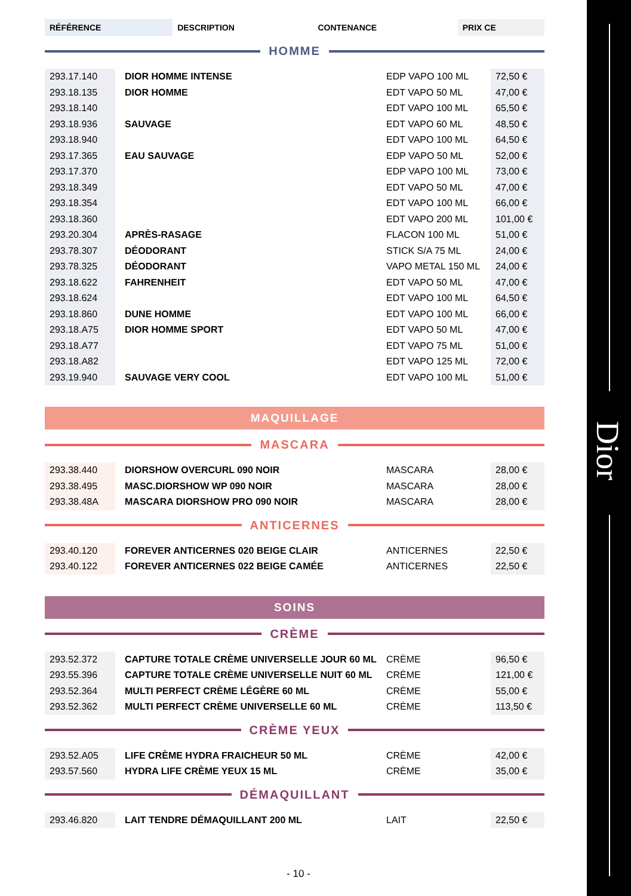Dior
| RÉFÉRENCE | DESCRIPTION | CONTENANCE | PRIX CE |
| --- | --- | --- | --- |
HOMME
| 293.17.140 | DIOR HOMME INTENSE | EDP VAPO 100 ML | 72,50 € |
| 293.18.135 | DIOR HOMME | EDT VAPO 50 ML | 47,00 € |
| 293.18.140 | | EDT VAPO 100 ML | 65,50 € |
| 293.18.936 | SAUVAGE | EDT VAPO 60 ML | 48,50 € |
| 293.18.940 | | EDT VAPO 100 ML | 64,50 € |
| 293.17.365 | EAU SAUVAGE | EDP VAPO 50 ML | 52,00 € |
| 293.17.370 | | EDP VAPO 100 ML | 73,00 € |
| 293.18.349 | | EDT VAPO 50 ML | 47,00 € |
| 293.18.354 | | EDT VAPO 100 ML | 66,00 € |
| 293.18.360 | | EDT VAPO 200 ML | 101,00 € |
| 293.20.304 | APRÈS-RASAGE | FLACON 100 ML | 51,00 € |
| 293.78.307 | DÉODORANT | STICK S/A 75 ML | 24,00 € |
| 293.78.325 | DÉODORANT | VAPO METAL 150 ML | 24,00 € |
| 293.18.622 | FAHRENHEIT | EDT VAPO 50 ML | 47,00 € |
| 293.18.624 | | EDT VAPO 100 ML | 64,50 € |
| 293.18.860 | DUNE HOMME | EDT VAPO 100 ML | 66,00 € |
| 293.18.A75 | DIOR HOMME SPORT | EDT VAPO 50 ML | 47,00 € |
| 293.18.A77 | | EDT VAPO 75 ML | 51,00 € |
| 293.18.A82 | | EDT VAPO 125 ML | 72,00 € |
| 293.19.940 | SAUVAGE VERY COOL | EDT VAPO 100 ML | 51,00 € |
MAQUILLAGE
MASCARA
| 293.38.440 | DIORSHOW OVERCURL 090 NOIR | MASCARA | 28,00 € |
| 293.38.495 | MASC.DIORSHOW WP 090 NOIR | MASCARA | 28,00 € |
| 293.38.48A | MASCARA DIORSHOW PRO 090 NOIR | MASCARA | 28,00 € |
ANTICERNES
| 293.40.120 | FOREVER ANTICERNES 020 BEIGE CLAIR | ANTICERNES | 22,50 € |
| 293.40.122 | FOREVER ANTICERNES 022 BEIGE CAMÉE | ANTICERNES | 22,50 € |
SOINS
CRÈME
| 293.52.372 | CAPTURE TOTALE CRÈME UNIVERSELLE JOUR 60 ML | CRÈME | 96,50 € |
| 293.55.396 | CAPTURE TOTALE CRÈME UNIVERSELLE NUIT 60 ML | CRÈME | 121,00 € |
| 293.52.364 | MULTI PERFECT CRÈME LÉGÈRE 60 ML | CRÈME | 55,00 € |
| 293.52.362 | MULTI PERFECT CRÈME UNIVERSELLE 60 ML | CRÈME | 113,50 € |
CRÈME YEUX
| 293.52.A05 | LIFE CRÈME HYDRA FRAICHEUR 50 ML | CRÈME | 42,00 € |
| 293.57.560 | HYDRA LIFE CRÈME YEUX 15 ML | CRÈME | 35,00 € |
DÉMAQUILLANT
| 293.46.820 | LAIT TENDRE DÉMAQUILLANT 200 ML | LAIT | 22,50 € |
- 10 -